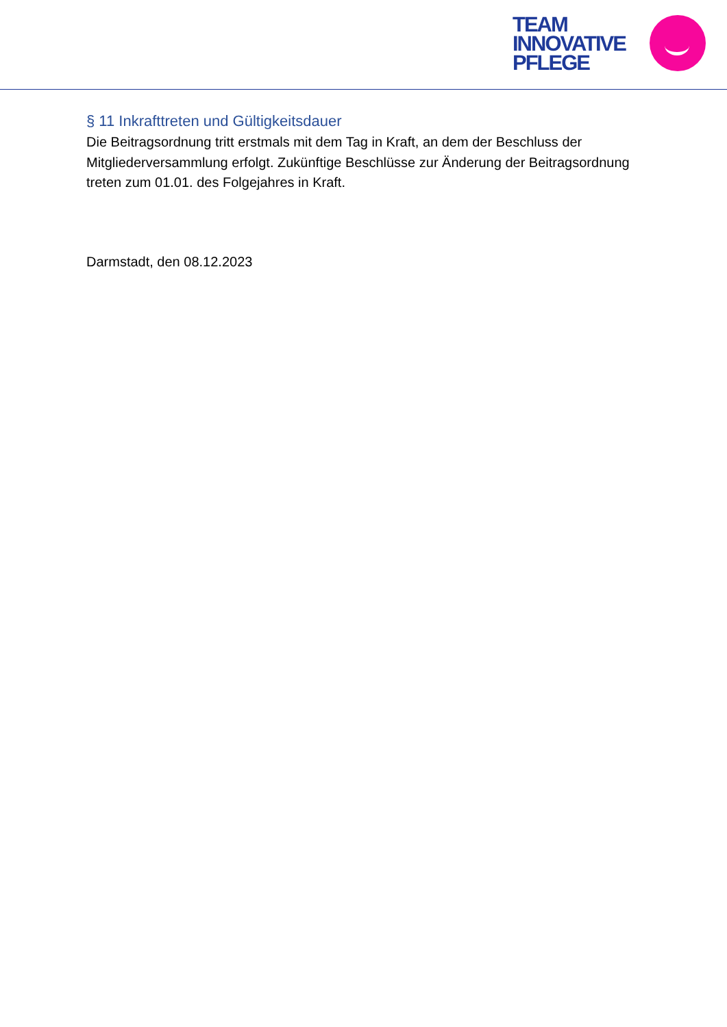TEAM
INNOVATIVE
PFLEGE
§ 11 Inkrafttreten und Gültigkeitsdauer
Die Beitragsordnung tritt erstmals mit dem Tag in Kraft, an dem der Beschluss der Mitgliederversammlung erfolgt. Zukünftige Beschlüsse zur Änderung der Beitragsordnung treten zum 01.01. des Folgejahres in Kraft.
Darmstadt, den 08.12.2023